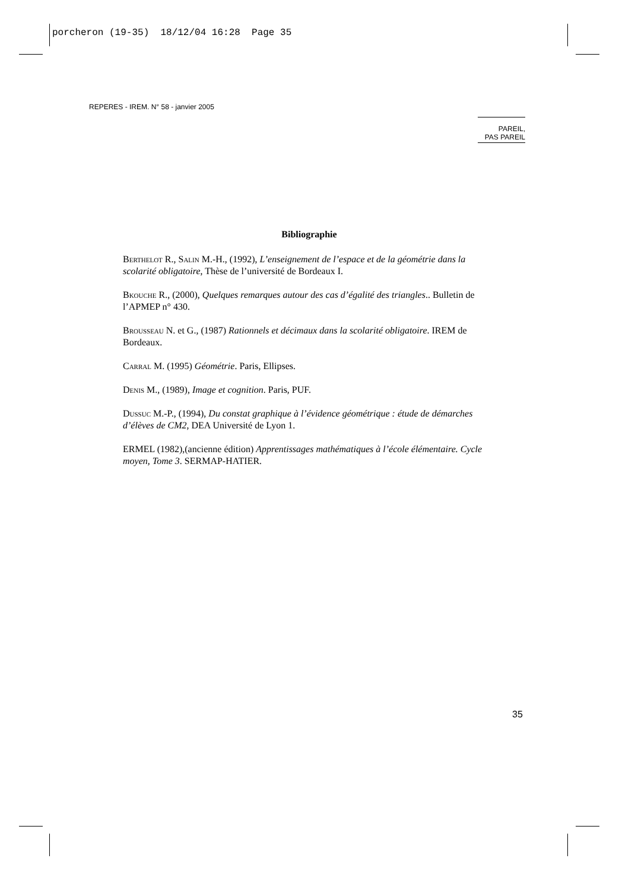porcheron (19-35) 18/12/04 16:28 Page 35
REPERES - IREM. N° 58 - janvier 2005
PAREIL,
PAS PAREIL
Bibliographie
Berthelot R., Salin M.-H., (1992), L’enseignement de l’espace et de la géométrie dans la scolarité obligatoire, Thèse de l’université de Bordeaux I.
Bkouche R., (2000), Quelques remarques autour des cas d’égalité des triangles.. Bulletin de l’APMEP n° 430.
Brousseau N. et G., (1987) Rationnels et décimaux dans la scolarité obligatoire. IREM de Bordeaux.
Carral M. (1995) Géométrie. Paris, Ellipses.
Denis M., (1989), Image et cognition. Paris, PUF.
Dussuc M.-P., (1994), Du constat graphique à l’évidence géométrique : étude de démarches d’élèves de CM2, DEA Université de Lyon 1.
ERMEL (1982),(ancienne édition) Apprentissages mathématiques à l’école élémentaire. Cycle moyen, Tome 3. SERMAP-HATIER.
35